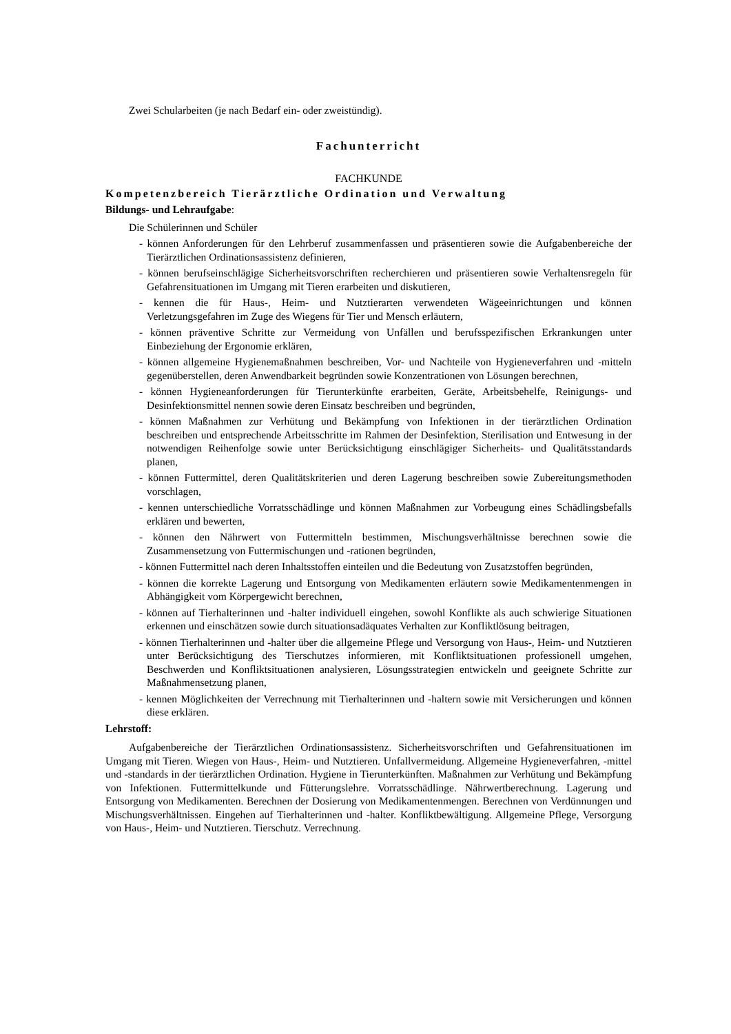Zwei Schularbeiten (je nach Bedarf ein- oder zweistündig).
Fachunterricht
FACHKUNDE
Kompetenzbereich Tierärztliche Ordination und Verwaltung
Bildungs- und Lehraufgabe:
Die Schülerinnen und Schüler
- können Anforderungen für den Lehrberuf zusammenfassen und präsentieren sowie die Aufgabenbereiche der Tierärztlichen Ordinationsassistenz definieren,
- können berufseinschlägige Sicherheitsvorschriften recherchieren und präsentieren sowie Verhaltensregeln für Gefahrensituationen im Umgang mit Tieren erarbeiten und diskutieren,
- kennen die für Haus-, Heim- und Nutztierarten verwendeten Wägeeinrichtungen und können Verletzungsgefahren im Zuge des Wiegens für Tier und Mensch erläutern,
- können präventive Schritte zur Vermeidung von Unfällen und berufsspezifischen Erkrankungen unter Einbeziehung der Ergonomie erklären,
- können allgemeine Hygienemaßnahmen beschreiben, Vor- und Nachteile von Hygieneverfahren und -mitteln gegenüberstellen, deren Anwendbarkeit begründen sowie Konzentrationen von Lösungen berechnen,
- können Hygieneanforderungen für Tierunterkünfte erarbeiten, Geräte, Arbeitsbehelfe, Reinigungs- und Desinfektionsmittel nennen sowie deren Einsatz beschreiben und begründen,
- können Maßnahmen zur Verhütung und Bekämpfung von Infektionen in der tierärztlichen Ordination beschreiben und entsprechende Arbeitsschritte im Rahmen der Desinfektion, Sterilisation und Entwesung in der notwendigen Reihenfolge sowie unter Berücksichtigung einschlägiger Sicherheits- und Qualitätsstandards planen,
- können Futtermittel, deren Qualitätskriterien und deren Lagerung beschreiben sowie Zubereitungsmethoden vorschlagen,
- kennen unterschiedliche Vorratsschädlinge und können Maßnahmen zur Vorbeugung eines Schädlingsbefalls erklären und bewerten,
- können den Nährwert von Futtermitteln bestimmen, Mischungsverhältnisse berechnen sowie die Zusammensetzung von Futtermischungen und -rationen begründen,
- können Futtermittel nach deren Inhaltsstoffen einteilen und die Bedeutung von Zusatzstoffen begründen,
- können die korrekte Lagerung und Entsorgung von Medikamenten erläutern sowie Medikamentenmengen in Abhängigkeit vom Körpergewicht berechnen,
- können auf Tierhalterinnen und -halter individuell eingehen, sowohl Konflikte als auch schwierige Situationen erkennen und einschätzen sowie durch situationsadäquates Verhalten zur Konfliktlösung beitragen,
- können Tierhalterinnen und -halter über die allgemeine Pflege und Versorgung von Haus-, Heim- und Nutztieren unter Berücksichtigung des Tierschutzes informieren, mit Konfliktsituationen professionell umgehen, Beschwerden und Konfliktsituationen analysieren, Lösungsstrategien entwickeln und geeignete Schritte zur Maßnahmensetzung planen,
- kennen Möglichkeiten der Verrechnung mit Tierhalterinnen und -haltern sowie mit Versicherungen und können diese erklären.
Lehrstoff:
Aufgabenbereiche der Tierärztlichen Ordinationsassistenz. Sicherheitsvorschriften und Gefahrensituationen im Umgang mit Tieren. Wiegen von Haus-, Heim- und Nutztieren. Unfallvermeidung. Allgemeine Hygieneverfahren, -mittel und -standards in der tierärztlichen Ordination. Hygiene in Tierunterkünften. Maßnahmen zur Verhütung und Bekämpfung von Infektionen. Futtermittelkunde und Fütterungslehre. Vorratsschädlinge. Nährwertberechnung. Lagerung und Entsorgung von Medikamenten. Berechnen der Dosierung von Medikamentenmengen. Berechnen von Verdünnungen und Mischungsverhältnissen. Eingehen auf Tierhalterinnen und -halter. Konfliktbewältigung. Allgemeine Pflege, Versorgung von Haus-, Heim- und Nutztieren. Tierschutz. Verrechnung.